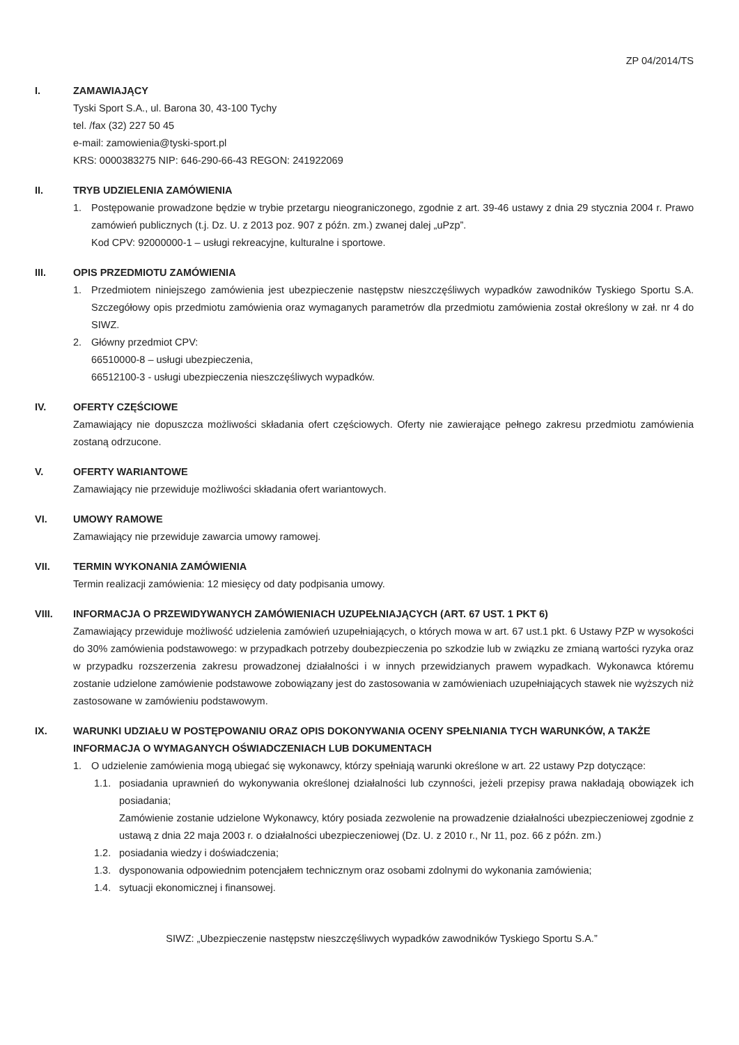ZP 04/2014/TS
I. ZAMAWIAJĄCY
Tyski Sport S.A., ul. Barona 30, 43-100 Tychy
tel. /fax (32) 227 50 45
e-mail: zamowienia@tyski-sport.pl
KRS: 0000383275 NIP: 646-290-66-43 REGON: 241922069
II. TRYB UDZIELENIA ZAMÓWIENIA
1. Postępowanie prowadzone będzie w trybie przetargu nieograniczonego, zgodnie z art. 39-46 ustawy z dnia 29 stycznia 2004 r. Prawo zamówień publicznych (t.j. Dz. U. z 2013 poz. 907 z późn. zm.) zwanej dalej „uPzp”.
Kod CPV: 92000000-1 – usługi rekreacyjne, kulturalne i sportowe.
III. OPIS PRZEDMIOTU ZAMÓWIENIA
1. Przedmiotem niniejszego zamówienia jest ubezpieczenie następstw nieszczęśliwych wypadków zawodników Tyskiego Sportu S.A. Szczegółowy opis przedmiotu zamówienia oraz wymaganych parametrów dla przedmiotu zamówienia został określony w zał. nr 4 do SIWZ.
2. Główny przedmiot CPV:
66510000-8 – usługi ubezpieczenia,
66512100-3 - usługi ubezpieczenia nieszczęśliwych wypadków.
IV. OFERTY CZĘŚCIOWE
Zamawiający nie dopuszcza możliwości składania ofert częściowych. Oferty nie zawierające pełnego zakresu przedmiotu zamówienia zostaną odrzucone.
V. OFERTY WARIANTOWE
Zamawiający nie przewiduje możliwości składania ofert wariantowych.
VI. UMOWY RAMOWE
Zamawiający nie przewiduje zawarcia umowy ramowej.
VII. TERMIN WYKONANIA ZAMÓWIENIA
Termin realizacji zamówienia: 12 miesięcy od daty podpisania umowy.
VIII. INFORMACJA O PRZEWIDYWANYCH ZAMÓWIENIACH UZUPEŁNIAJĄCYCH (ART. 67 UST. 1 PKT 6)
Zamawiający przewiduje możliwość udzielenia zamówień uzupełniających, o których mowa w art. 67 ust.1 pkt. 6 Ustawy PZP w wysokości do 30% zamówienia podstawowego: w przypadkach potrzeby doubezpieczenia po szkodzie lub w związku ze zmianą wartości ryzyka oraz w przypadku rozszerzenia zakresu prowadzonej działalności i w innych przewidzianych prawem wypadkach. Wykonawca któremu zostanie udzielone zamówienie podstawowe zobowiązany jest do zastosowania w zamówieniach uzupełniających stawek nie wyższych niż zastosowane w zamówieniu podstawowym.
IX. WARUNKI UDZIAŁU W POSTĘPOWANIU ORAZ OPIS DOKONYWANIA OCENY SPEŁNIANIA TYCH WARUNKÓW, A TAKŻE INFORMACJA O WYMAGANYCH OŚWIADCZENIACH LUB DOKUMENTACH
1. O udzielenie zamówienia mogą ubiegać się wykonawcy, którzy spełniają warunki określone w art. 22 ustawy Pzp dotyczące:
1.1. posiadania uprawnień do wykonywania określonej działalności lub czynności, jeżeli przepisy prawa nakładają obowiązek ich posiadania;
Zamówienie zostanie udzielone Wykonawcy, który posiada zezwolenie na prowadzenie działalności ubezpieczeniowej zgodnie z ustawą z dnia 22 maja 2003 r. o działalności ubezpieczeniowej (Dz. U. z 2010 r., Nr 11, poz. 66 z późn. zm.)
1.2. posiadania wiedzy i doświadczenia;
1.3. dysponowania odpowiednim potencjałem technicznym oraz osobami zdolnymi do wykonania zamówienia;
1.4. sytuacji ekonomicznej i finansowej.
SIWZ: „Ubezpieczenie następstw nieszczęśliwych wypadków zawodników Tyskiego Sportu S.A.”